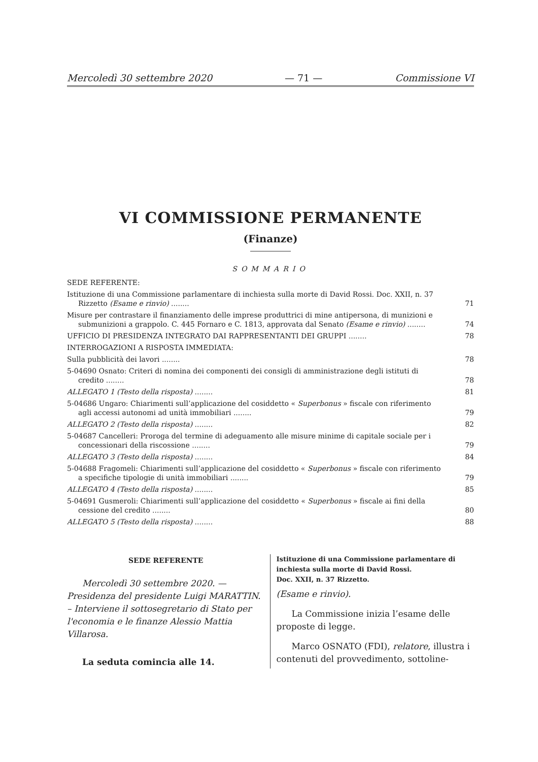Mercoledì 30 settembre 2020 — 71 — Commissione VI
VI COMMISSIONE PERMANENTE
(Finanze)
SOMMARIO
SEDE REFERENTE:
Istituzione di una Commissione parlamentare di inchiesta sulla morte di David Rossi. Doc. XXII, n. 37 Rizzetto (Esame e rinvio) ........ 71
Misure per contrastare il finanziamento delle imprese produttrici di mine antipersona, di munizioni e submunizioni a grappolo. C. 445 Fornaro e C. 1813, approvata dal Senato (Esame e rinvio) ........ 74
UFFICIO DI PRESIDENZA INTEGRATO DAI RAPPRESENTANTI DEI GRUPPI ........ 78
INTERROGAZIONI A RISPOSTA IMMEDIATA:
Sulla pubblicità dei lavori ........ 78
5-04690 Osnato: Criteri di nomina dei componenti dei consigli di amministrazione degli istituti di credito ........ 78
ALLEGATO 1 (Testo della risposta) ........ 81
5-04686 Ungaro: Chiarimenti sull’applicazione del cosiddetto « Superbonus » fiscale con riferimento agli accessi autonomi ad unità immobiliari ........ 79
ALLEGATO 2 (Testo della risposta) ........ 82
5-04687 Cancelleri: Proroga del termine di adeguamento alle misure minime di capitale sociale per i concessionari della riscossione ........ 79
ALLEGATO 3 (Testo della risposta) ........ 84
5-04688 Fragomeli: Chiarimenti sull’applicazione del cosiddetto « Superbonus » fiscale con riferimento a specifiche tipologie di unità immobiliari ........ 79
ALLEGATO 4 (Testo della risposta) ........ 85
5-04691 Gusmeroli: Chiarimenti sull’applicazione del cosiddetto « Superbonus » fiscale ai fini della cessione del credito ........ 80
ALLEGATO 5 (Testo della risposta) ........ 88
SEDE REFERENTE
Mercoledì 30 settembre 2020. — Presidenza del presidente Luigi MARATTIN. – Interviene il sottosegretario di Stato per l'economia e le finanze Alessio Mattia Villarosa.
La seduta comincia alle 14.
Istituzione di una Commissione parlamentare di inchiesta sulla morte di David Rossi.
Doc. XXII, n. 37 Rizzetto.
(Esame e rinvio).
La Commissione inizia l’esame delle proposte di legge.
Marco OSNATO (FDI), relatore, illustra i contenuti del provvedimento, sottoline-